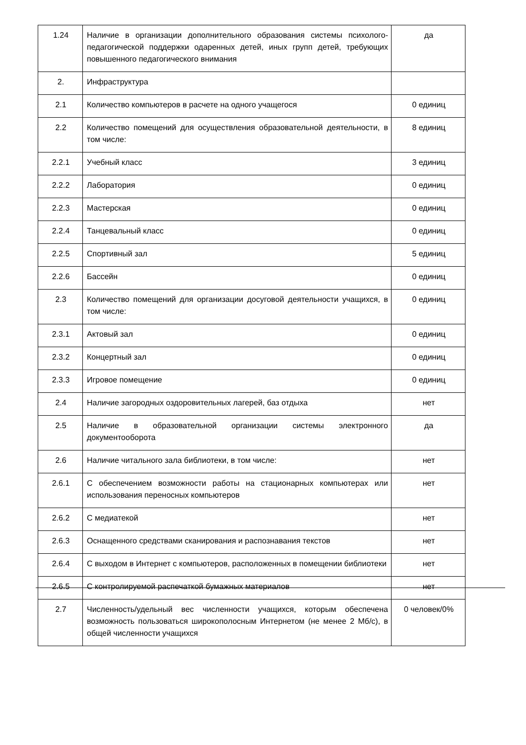| 1.24 | Наличие в организации дополнительного образования системы психолого-педагогической поддержки одаренных детей, иных групп детей, требующих повышенного педагогического внимания | да |
| 2. | Инфраструктура | |
| 2.1 | Количество компьютеров в расчете на одного учащегося | 0 единиц |
| 2.2 | Количество помещений для осуществления образовательной деятельности, в том числе: | 8 единиц |
| 2.2.1 | Учебный класс | 3 единиц |
| 2.2.2 | Лаборатория | 0 единиц |
| 2.2.3 | Мастерская | 0 единиц |
| 2.2.4 | Танцевальный класс | 0 единиц |
| 2.2.5 | Спортивный зал | 5 единиц |
| 2.2.6 | Бассейн | 0 единиц |
| 2.3 | Количество помещений для организации досуговой деятельности учащихся, в том числе: | 0 единиц |
| 2.3.1 | Актовый зал | 0 единиц |
| 2.3.2 | Концертный зал | 0 единиц |
| 2.3.3 | Игровое помещение | 0 единиц |
| 2.4 | Наличие загородных оздоровительных лагерей, баз отдыха | нет |
| 2.5 | Наличие в образовательной организации системы электронного документооборота | да |
| 2.6 | Наличие читального зала библиотеки, в том числе: | нет |
| 2.6.1 | С обеспечением возможности работы на стационарных компьютерах или использования переносных компьютеров | нет |
| 2.6.2 | С медиатекой | нет |
| 2.6.3 | Оснащенного средствами сканирования и распознавания текстов | нет |
| 2.6.4 | С выходом в Интернет с компьютеров, расположенных в помещении библиотеки | нет |
| 2.6.5 | С контролируемой распечаткой бумажных материалов | нет |
| 2.7 | Численность/удельный вес численности учащихся, которым обеспечена возможность пользоваться широкополосным Интернетом (не менее 2 Мб/с), в общей численности учащихся | 0 человек/0% |